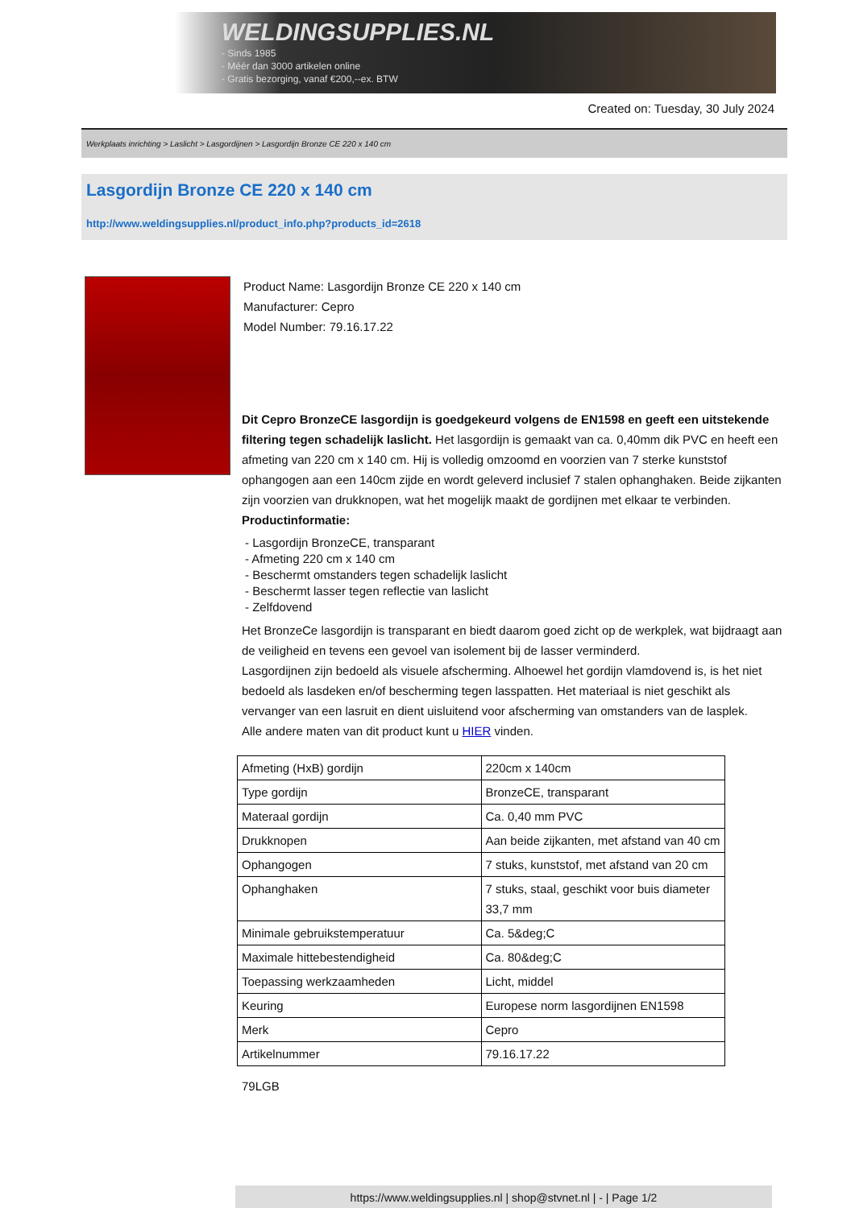WELDINGSUPPLIES.NL
- Sinds 1985
- Méér dan 3000 artikelen online
- Gratis bezorging, vanaf €200,--ex. BTW
Created on: Tuesday, 30 July 2024
Werkplaats inrichting > Laslicht > Lasgordijnen > Lasgordijn Bronze CE 220 x 140 cm
Lasgordijn Bronze CE 220 x 140 cm
http://www.weldingsupplies.nl/product_info.php?products_id=2618
Product Name: Lasgordijn Bronze CE 220 x 140 cm
Manufacturer: Cepro
Model Number: 79.16.17.22
Dit Cepro BronzeCE lasgordijn is goedgekeurd volgens de EN1598 en geeft een uitstekende filtering tegen schadelijk laslicht. Het lasgordijn is gemaakt van ca. 0,40mm dik PVC en heeft een afmeting van 220 cm x 140 cm. Hij is volledig omzoomd en voorzien van 7 sterke kunststof ophangogen aan een 140cm zijde en wordt geleverd inclusief 7 stalen ophanghaken. Beide zijkanten zijn voorzien van drukknopen, wat het mogelijk maakt de gordijnen met elkaar te verbinden.
Productinformatie:
- Lasgordijn BronzeCE, transparant
- Afmeting 220 cm x 140 cm
- Beschermt omstanders tegen schadelijk laslicht
- Beschermt lasser tegen reflectie van laslicht
- Zelfdovend
Het BronzeCe lasgordijn is transparant en biedt daarom goed zicht op de werkplek, wat bijdraagt aan de veiligheid en tevens een gevoel van isolement bij de lasser verminderd.
Lasgordijnen zijn bedoeld als visuele afscherming. Alhoewel het gordijn vlamdovend is, is het niet bedoeld als lasdeken en/of bescherming tegen lasspatten. Het materiaal is niet geschikt als vervanger van een lasruit en dient uisluitend voor afscherming van omstanders van de lasplek.
Alle andere maten van dit product kunt u HIER vinden.
| Afmeting (HxB) gordijn | 220cm x 140cm |
| Type gordijn | BronzeCE, transparant |
| Materaal gordijn | Ca. 0,40 mm PVC |
| Drukknopen | Aan beide zijkanten, met afstand van 40 cm |
| Ophangogen | 7 stuks, kunststof, met afstand van 20 cm |
| Ophanghaken | 7 stuks, staal, geschikt voor buis diameter 33,7 mm |
| Minimale gebruikstemperatuur | Ca. 5&deg;C |
| Maximale hittebestendigheid | Ca. 80&deg;C |
| Toepassing werkzaamheden | Licht, middel |
| Keuring | Europese norm lasgordijnen EN1598 |
| Merk | Cepro |
| Artikelnummer | 79.16.17.22 |
79LGB
https://www.weldingsupplies.nl | shop@stvnet.nl | - | Page 1/2